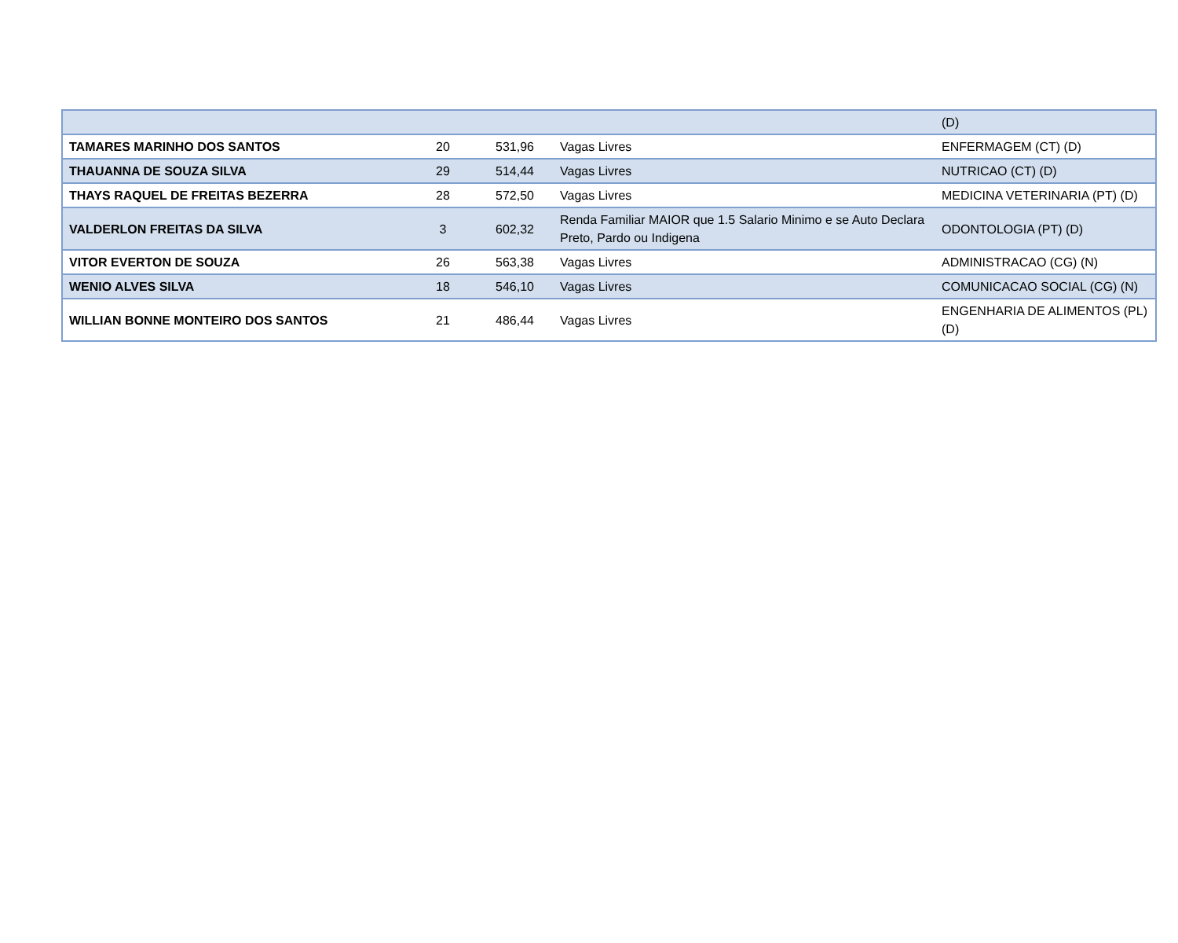| | | | | (D) |
| TAMARES MARINHO DOS SANTOS | 20 | 531,96 | Vagas Livres | ENFERMAGEM (CT) (D) |
| THAUANNA DE SOUZA SILVA | 29 | 514,44 | Vagas Livres | NUTRICAO (CT) (D) |
| THAYS RAQUEL DE FREITAS BEZERRA | 28 | 572,50 | Vagas Livres | MEDICINA VETERINARIA (PT) (D) |
| VALDERLON FREITAS DA SILVA | 3 | 602,32 | Renda Familiar MAIOR que 1.5 Salario Minimo e se Auto Declara Preto, Pardo ou Indigena | ODONTOLOGIA (PT) (D) |
| VITOR EVERTON DE SOUZA | 26 | 563,38 | Vagas Livres | ADMINISTRACAO (CG) (N) |
| WENIO ALVES SILVA | 18 | 546,10 | Vagas Livres | COMUNICACAO SOCIAL (CG) (N) |
| WILLIAN BONNE MONTEIRO DOS SANTOS | 21 | 486,44 | Vagas Livres | ENGENHARIA DE ALIMENTOS (PL) (D) |